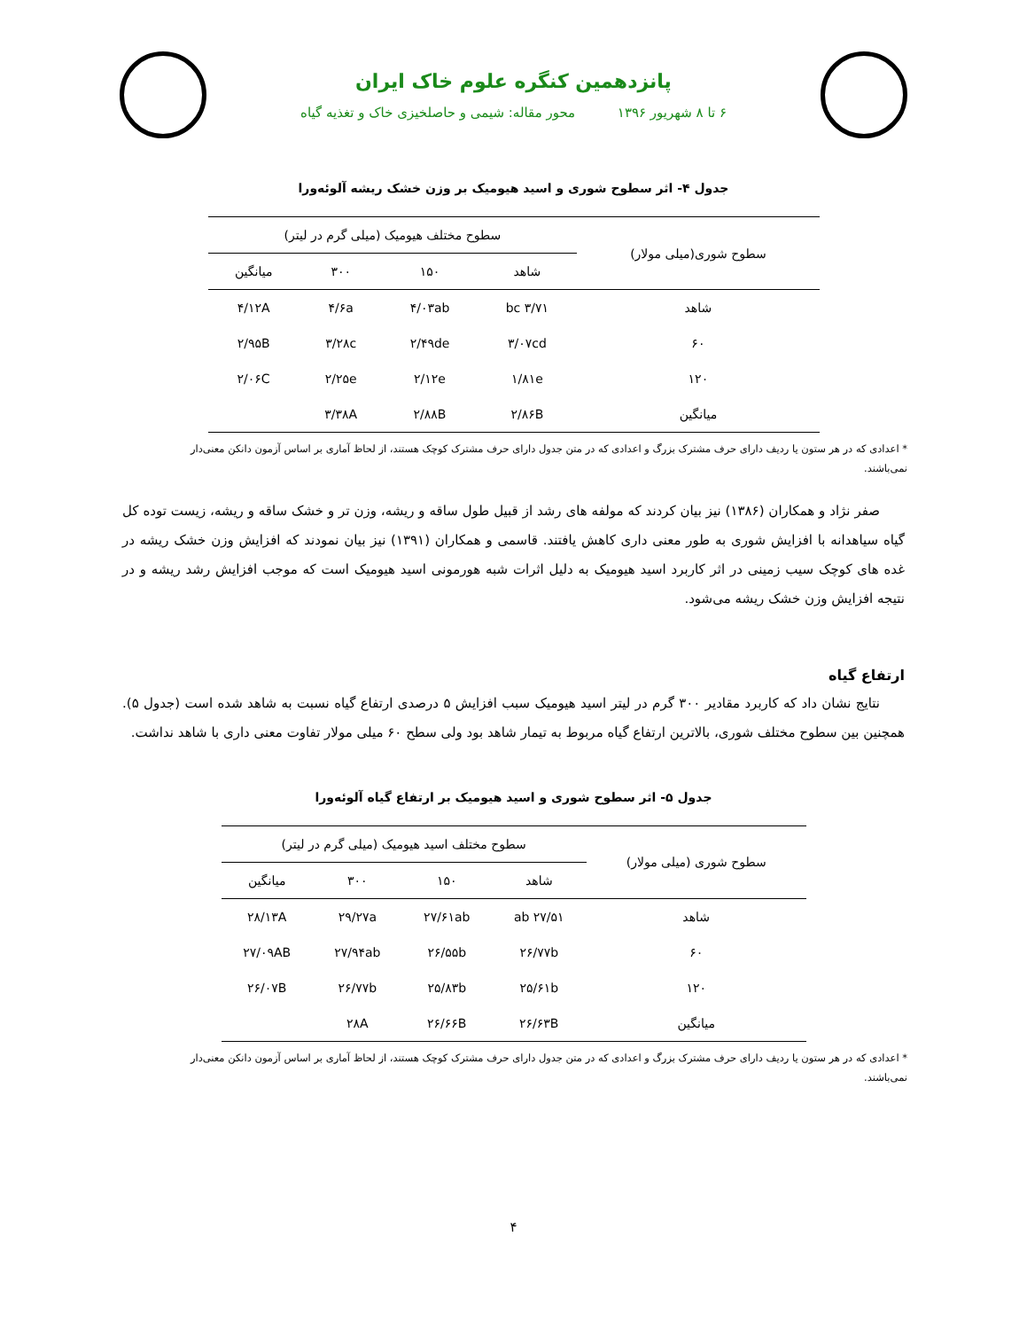پانزدهمین کنگره علوم خاک ایران
۶ تا ۸ شهریور ۱۳۹۶ محور مقاله: شیمی و حاصلخیزی خاک و تغذیه گیاه
جدول ۴- اثر سطوح شوری و اسید هیومیک بر وزن خشک ریشه آلوئه‌ورا
| سطوح شوری(میلی مولار) | سطوح مختلف هیومیک (میلی گرم در لیتر) | | | |
| --- | --- | --- | --- | --- |
| | شاهد | ۱۵۰ | ۳۰۰ | میانگین |
| شاهد | ۳/۷۱ bc | ۴/۰۳ab | ۴/۶a | ۴/۱۲A |
| ۶۰ | ۳/۰۷cd | ۲/۴۹de | ۳/۲۸c | ۲/۹۵B |
| ۱۲۰ | ۱/۸۱e | ۲/۱۲e | ۲/۲۵e | ۲/۰۶C |
| میانگین | ۲/۸۶B | ۲/۸۸B | ۳/۳۸A | |
* اعدادی که در هر ستون یا ردیف دارای حرف مشترک بزرگ و اعدادی که در متن جدول دارای حرف مشترک کوچک هستند، از لحاظ آماری بر اساس آزمون دانکن معنی‌دار نمی‌باشند.
صفر نژاد و همکاران (۱۳۸۶) نیز بیان کردند که مولفه های رشد از قبیل طول ساقه و ریشه، وزن تر و خشک ساقه و ریشه، زیست توده کل گیاه سیاهدانه با افزایش شوری به طور معنی داری کاهش یافتند. قاسمی و همکاران (۱۳۹۱) نیز بیان نمودند که افزایش وزن خشک ریشه در غده های کوچک سیب زمینی در اثر کاربرد اسید هیومیک به دلیل اثرات شبه هورمونی اسید هیومیک است که موجب افزایش رشد ریشه و در نتیجه افزایش وزن خشک ریشه می‌شود.
ارتفاع گیاه
نتایج نشان داد که کاربرد مقادیر ۳۰۰ گرم در لیتر اسید هیومیک سبب افزایش ۵ درصدی ارتفاع گیاه نسبت به شاهد شده است (جدول ۵). همچنین بین سطوح مختلف شوری، بالاترین ارتفاع گیاه مربوط به تیمار شاهد بود ولی سطح ۶۰ میلی مولار تفاوت معنی داری با شاهد نداشت.
جدول ۵- اثر سطوح شوری و اسید هیومیک بر ارتفاع گیاه آلوئه‌ورا
| سطوح شوری (میلی مولار) | سطوح مختلف اسید هیومیک (میلی گرم در لیتر) | | | |
| --- | --- | --- | --- | --- |
| | شاهد | ۱۵۰ | ۳۰۰ | میانگین |
| شاهد | ۲۷/۵۱ ab | ۲۷/۶۱ab | ۲۹/۲۷a | ۲۸/۱۳A |
| ۶۰ | ۲۶/۷۷b | ۲۶/۵۵b | ۲۷/۹۴ab | ۲۷/۰۹AB |
| ۱۲۰ | ۲۵/۶۱b | ۲۵/۸۳b | ۲۶/۷۷b | ۲۶/۰۷B |
| میانگین | ۲۶/۶۳B | ۲۶/۶۶B | ۲۸A | |
* اعدادی که در هر ستون یا ردیف دارای حرف مشترک بزرگ و اعدادی که در متن جدول دارای حرف مشترک کوچک هستند، از لحاظ آماری بر اساس آزمون دانکن معنی‌دار نمی‌باشند.
۴